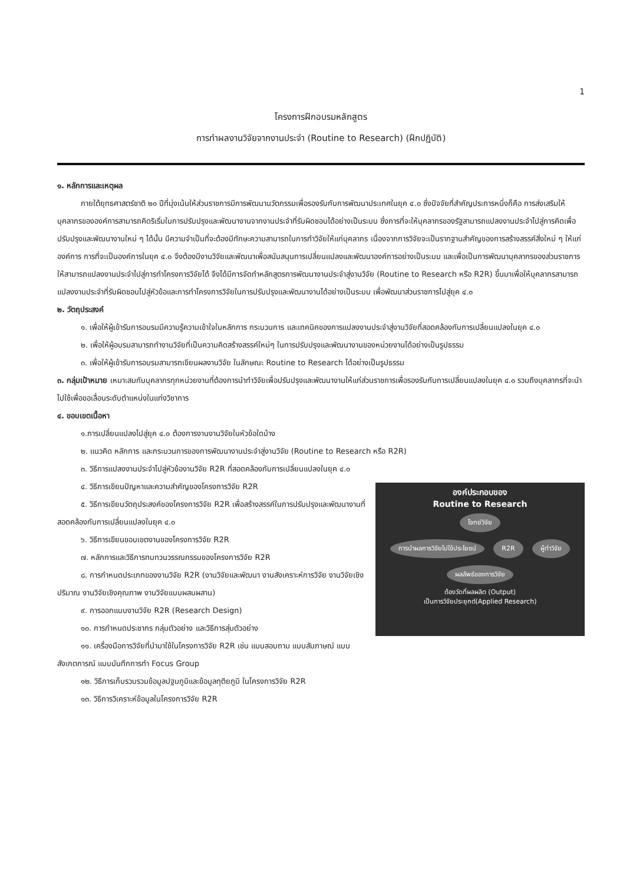1
โครงการฝึกอบรมหลักสูตร
การทำผลงานวิจัยจากงานประจำ (Routine to Research) (ฝึกปฏิบัติ)
๑. หลักการและเหตุผล
ภายใต้ยุทธศาสตร์ชาติ ๒๐ ปีที่มุ่งเน้นให้ส่วนราชการมีการพัฒนานวัตกรรมเพื่อรองรับกับการพัฒนาประเทศในยุค ๔.๐ ซึ่งปัจจัยที่สำคัญประการหนึ่งก็คือ การส่งเสริมให้บุคลากรขององค์การสามารถคิดริเริ่มในการปรับปรุงและพัฒนางานจากงานประจำที่รับผิดชอบได้อย่างเป็นระบบ ซึ่งการที่จะให้บุคลากรของรัฐสามารถแปลงงานประจำไปสู่การคิดเพื่อปรับปรุงและพัฒนางานใหม่ ๆ ได้นั้น มีความจำเป็นที่จะต้องมีทักษะความสามารถในการทำวิจัยให้แก่บุคลากร เนื่องจากการวิจัยจะเป็นรากฐานสำคัญของการสร้างสรรค์สิ่งใหม่ ๆ ให้แก่องค์การ การที่จะเป็นองค์การในยุค ๔.๐ จึงต้องมีงานวิจัยและพัฒนาเพื่อสนับสนุนการเปลี่ยนแปลงและพัฒนาองค์การอย่างเป็นระบบ และเพื่อเป็นการพัฒนาบุคลากรของส่วนราชการให้สามารถแปลงงานประจำไปสู่การทำโครงการวิจัยได้ จึงได้มีการจัดทำหลักสูตรการพัฒนางานประจำสู่งานวิจัย (Routine to Research หรือ R2R) ขึ้นมาเพื่อให้บุคลากรสามารถแปลงงานประจำที่รับผิดชอบไปสู่หัวข้อและการทำโครงการวิจัยในการปรับปรุงและพัฒนางานได้อย่างเป็นระบบ เพื่อพัฒนาส่วนราชการไปสู่ยุค ๔.๐
๒. วัตถุประสงค์
๑. เพื่อให้ผู้เข้ารับการอบรมมีความรู้ความเข้าใจในหลักการ กระบวนการ และเทคนิคของการแปลงงานประจำสู่งานวิจัยที่สอดคล้องกับการเปลี่ยนแปลงในยุค ๔.๐
๒. เพื่อให้ผู้อบรมสามารถทำงานวิจัยที่เป็นความคิดสร้างสรรค์ใหม่ๆ ในการปรับปรุงและพัฒนางานของหน่วยงานได้อย่างเป็นรูปธรรม
๓. เพื่อให้ผู้เข้ารับการอบรมสามารถเขียนผลงานวิจัย ในลักษณะ Routine to Research ได้อย่างเป็นรูปธรรม
๓. กลุ่มเป้าหมาย เหมาะสมกับบุคลากรทุกหน่วยงานที่ต้องการนำทำวิจัยเพื่อปรับปรุงและพัฒนางานให้แก่ส่วนราชการเพื่อรองรับกับการเปลี่ยนแปลงในยุค ๔.๐ รวมถึงบุคลากรที่จะนำไปใช้เพื่อขอเลื่อนระดับตำแหน่งในแท่งวิชาการ
๔. ขอบเขตเนื้อหา
๑.การเปลี่ยนแปลงไปสู่ยุค ๔.๐ ต้องการงานงานวิจัยในหัวข้อใดบ้าง
๒. แนวคิด หลักการ และกระบวนการของการพัฒนางานประจำสู่งานวิจัย (Routine to Research หรือ R2R)
๓. วิธีการแปลงงานประจำไปสู่หัวข้องานวิจัย R2R ที่สอดคล้องกับการเปลี่ยนแปลงในยุค ๔.๐
องค์ประกอบของ
Routine to Research
โจทย์วิจัย
การนำผลการวิจัยไปใช้ประโยชน์ R2R ผู้ทำวิจัย
ผลลัพธ์ของการวิจัย
ต้องวัดที่ผลผลิต (Output)
เป็นการวิจัยประยุกต์(Applied Research)
๔. วิธีการเขียนปัญหาและความสำคัญของโครงการวิจัย R2R
๕. วิธีการเขียนวัตถุประสงค์ของโครงการวิจัย R2R เพื่อสร้างสรรค์ในการปรับปรุงและพัฒนางานที่สอดคล้องกับการเปลี่ยนแปลงในยุค ๔.๐
๖. วิธีการเขียนขอบเขตงานของโครงการวิจัย R2R
๗. หลักการและวิธีการทบทวนวรรณกรรมของโครงการวิจัย R2R
๘. การกำหนดประเภทของงานวิจัย R2R (งานวิจัยและพัฒนา งานสังเคราะห์การวิจัย งานวิจัยเชิงปริมาณ งานวิจัยเชิงคุณภาพ งานวิจัยแบบผสมผสาน)
๙. การออกแบบงานวิจัย R2R (Research Design)
๑๐. การกำหนดประชากร กลุ่มตัวอย่าง และวิธีการสุ่มตัวอย่าง
๑๑. เครื่องมือการวิจัยที่นำมาใช้ในโครงการวิจัย R2R เช่น แบบสอบถาม แบบสัมภาษณ์ แบบสังเกตการณ์ แบบบันทึกการทำ Focus Group
๑๒. วิธีการเก็บรวบรวมข้อมูลปฐมภูมิและข้อมูลทุติยภูมิ ในโครงการวิจัย R2R
๑๓. วิธีการวิเคราะห์ข้อมูลในโครงการวิจัย R2R